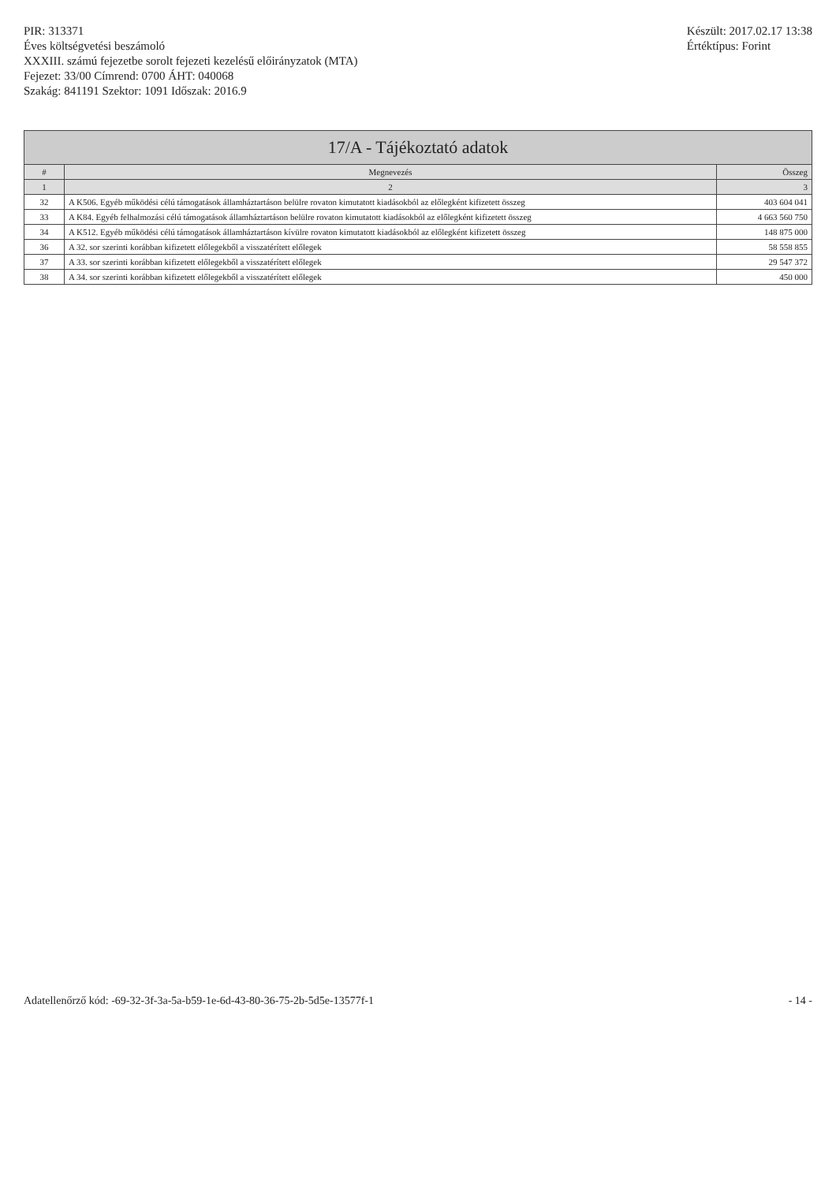PIR: 313371
Éves költségvetési beszámoló
XXXIII. számú fejezetbe sorolt fejezeti kezelésű előirányzatok (MTA)
Fejezet: 33/00 Címrend: 0700 ÁHT: 040068
Szakág: 841191 Szektor: 1091 Időszak: 2016.9
Készült: 2017.02.17 13:38
Értéktípus: Forint
| 17/A - Tájékoztató adatok | | |
| --- | --- | --- |
| # | Megnevezés | Összeg |
| 1 | 2 | 3 |
| 32 | A K506. Egyéb működési célú támogatások államháztartáson belülre rovaton kimutatott kiadásokból az előlegként kifizetett összeg | 403 604 041 |
| 33 | A K84. Egyéb felhalmozási célú támogatások államháztartáson belülre rovaton kimutatott kiadásokból az előlegként kifizetett összeg | 4 663 560 750 |
| 34 | A K512. Egyéb működési célú támogatások államháztartáson kívülre rovaton kimutatott kiadásokból az előlegként kifizetett összeg | 148 875 000 |
| 36 | A 32. sor szerinti korábban kifizetett előlegekből a visszatérített előlegek | 58 558 855 |
| 37 | A 33. sor szerinti korábban kifizetett előlegekből a visszatérített előlegek | 29 547 372 |
| 38 | A 34. sor szerinti korábban kifizetett előlegekből a visszatérített előlegek | 450 000 |
Adatellenőrző kód: -69-32-3f-3a-5a-b59-1e-6d-43-80-36-75-2b-5d5e-13577f-1
- 14 -